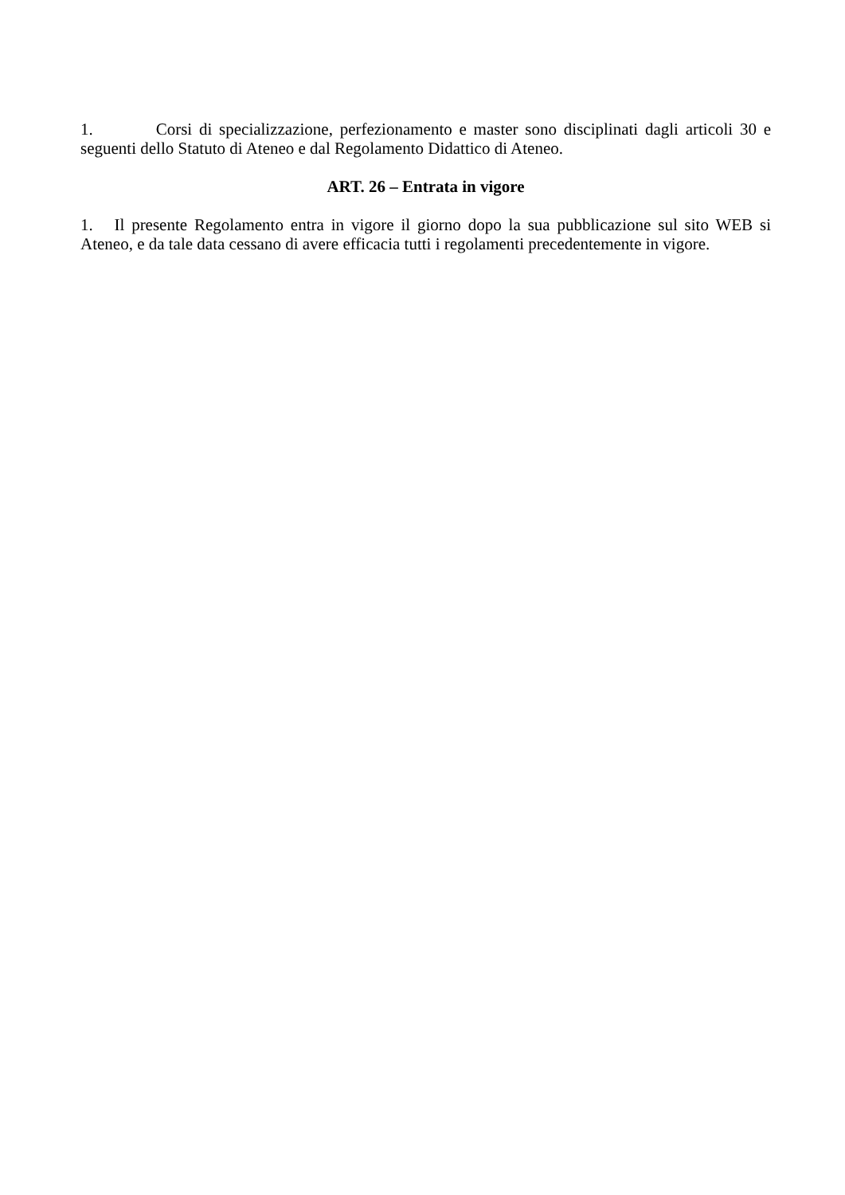1. Corsi di specializzazione, perfezionamento e master sono disciplinati dagli articoli 30 e seguenti dello Statuto di Ateneo e dal Regolamento Didattico di Ateneo.
ART. 26 – Entrata in vigore
1. Il presente Regolamento entra in vigore il giorno dopo la sua pubblicazione sul sito WEB si Ateneo, e da tale data cessano di avere efficacia tutti i regolamenti precedentemente in vigore.